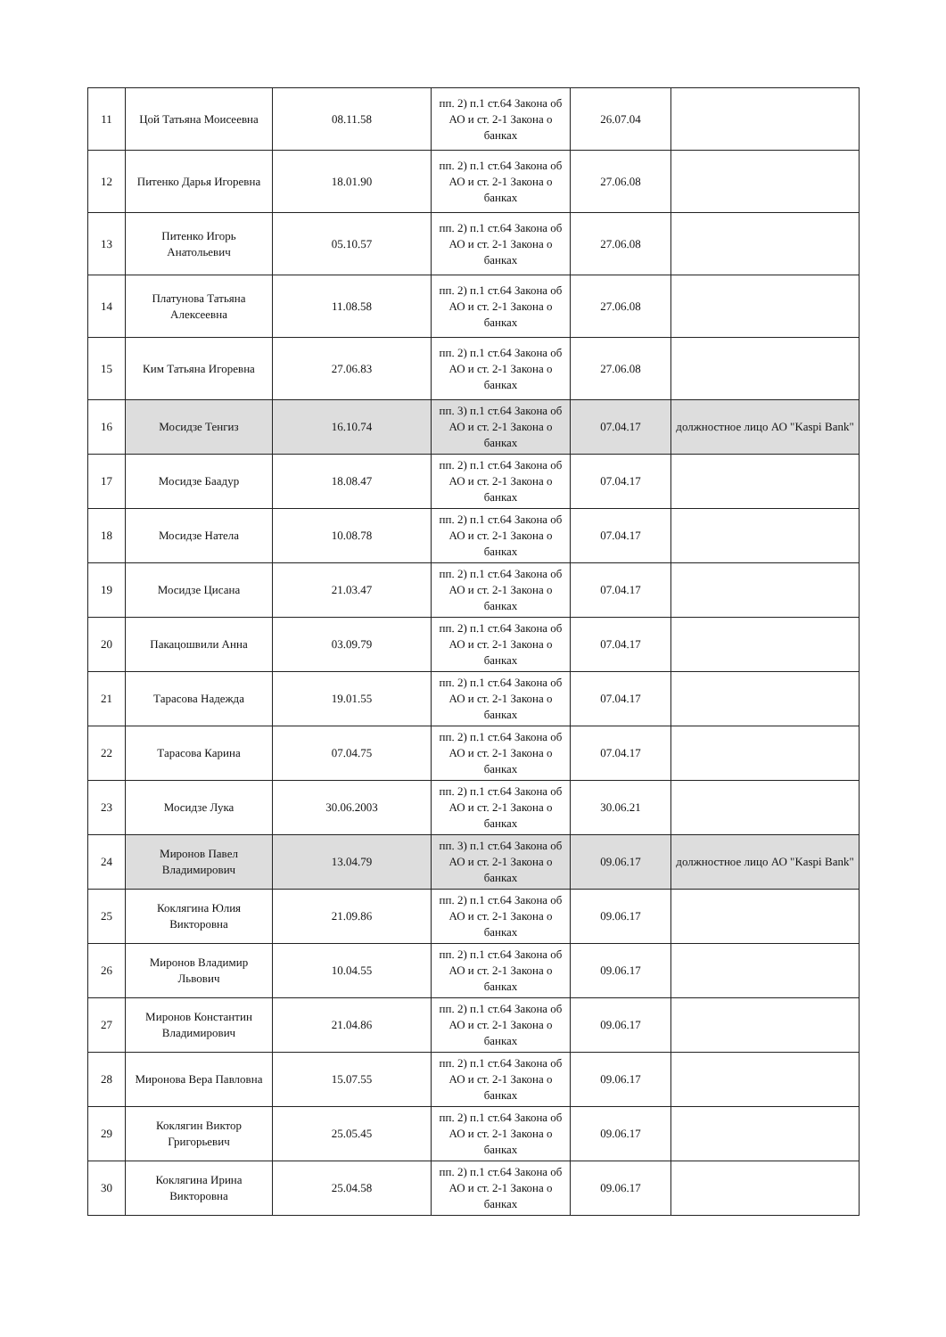| 11 | Цой Татьяна Моисеевна | 08.11.58 | пп. 2) п.1 ст.64 Закона об АО и ст. 2-1 Закона о банках | 26.07.04 | |
| 12 | Питенко Дарья Игоревна | 18.01.90 | пп. 2) п.1 ст.64 Закона об АО и ст. 2-1 Закона о банках | 27.06.08 | |
| 13 | Питенко Игорь Анатольевич | 05.10.57 | пп. 2) п.1 ст.64 Закона об АО и ст. 2-1 Закона о банках | 27.06.08 | |
| 14 | Платунова Татьяна Алексеевна | 11.08.58 | пп. 2) п.1 ст.64 Закона об АО и ст. 2-1 Закона о банках | 27.06.08 | |
| 15 | Ким Татьяна Игоревна | 27.06.83 | пп. 2) п.1 ст.64 Закона об АО и ст. 2-1 Закона о банках | 27.06.08 | |
| 16 | Мосидзе Тенгиз | 16.10.74 | пп. 3) п.1 ст.64 Закона об АО и ст. 2-1 Закона о банках | 07.04.17 | должностное лицо АО "Kaspi Bank" |
| 17 | Мосидзе Баадур | 18.08.47 | пп. 2) п.1 ст.64 Закона об АО и ст. 2-1 Закона о банках | 07.04.17 | |
| 18 | Мосидзе Натела | 10.08.78 | пп. 2) п.1 ст.64 Закона об АО и ст. 2-1 Закона о банках | 07.04.17 | |
| 19 | Мосидзе Цисана | 21.03.47 | пп. 2) п.1 ст.64 Закона об АО и ст. 2-1 Закона о банках | 07.04.17 | |
| 20 | Пакацошвили Анна | 03.09.79 | пп. 2) п.1 ст.64 Закона об АО и ст. 2-1 Закона о банках | 07.04.17 | |
| 21 | Тарасова Надежда | 19.01.55 | пп. 2) п.1 ст.64 Закона об АО и ст. 2-1 Закона о банках | 07.04.17 | |
| 22 | Тарасова Карина | 07.04.75 | пп. 2) п.1 ст.64 Закона об АО и ст. 2-1 Закона о банках | 07.04.17 | |
| 23 | Мосидзе Лука | 30.06.2003 | пп. 2) п.1 ст.64 Закона об АО и ст. 2-1 Закона о банках | 30.06.21 | |
| 24 | Миронов Павел Владимирович | 13.04.79 | пп. 3) п.1 ст.64 Закона об АО и ст. 2-1 Закона о банках | 09.06.17 | должностное лицо АО "Kaspi Bank" |
| 25 | Коклягина Юлия Викторовна | 21.09.86 | пп. 2) п.1 ст.64 Закона об АО и ст. 2-1 Закона о банках | 09.06.17 | |
| 26 | Миронов Владимир Львович | 10.04.55 | пп. 2) п.1 ст.64 Закона об АО и ст. 2-1 Закона о банках | 09.06.17 | |
| 27 | Миронов Константин Владимирович | 21.04.86 | пп. 2) п.1 ст.64 Закона об АО и ст. 2-1 Закона о банках | 09.06.17 | |
| 28 | Миронова Вера Павловна | 15.07.55 | пп. 2) п.1 ст.64 Закона об АО и ст. 2-1 Закона о банках | 09.06.17 | |
| 29 | Коклягин Виктор Григорьевич | 25.05.45 | пп. 2) п.1 ст.64 Закона об АО и ст. 2-1 Закона о банках | 09.06.17 | |
| 30 | Коклягина Ирина Викторовна | 25.04.58 | пп. 2) п.1 ст.64 Закона об АО и ст. 2-1 Закона о банках | 09.06.17 | |